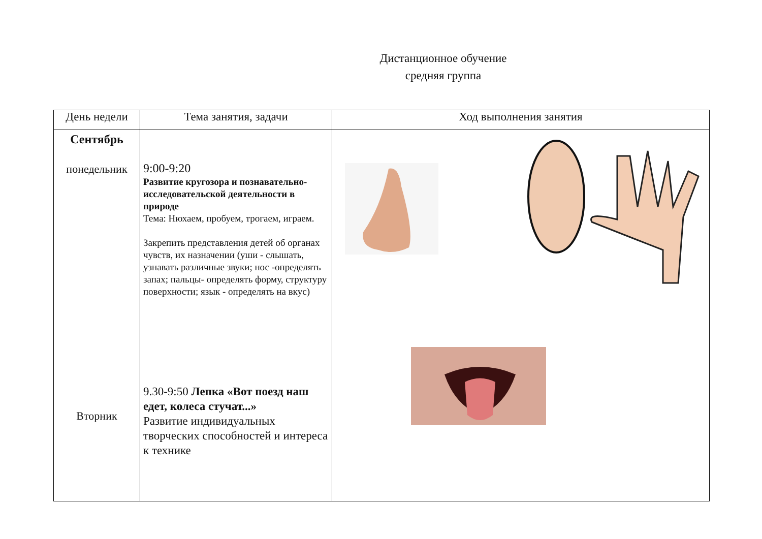Дистанционное обучение
средняя группа
| День недели | Тема занятия, задачи | Ход выполнения занятия |
| --- | --- | --- |
| Сентябрь понедельник Вторник | 9:00-9:20 Развитие кругозора и познавательно-исследовательской деятельности в природе Тема: Нюхаем, пробуем, трогаем, играем. Закрепить представления детей об органах чувств, их назначении (уши - слышать, узнавать различные звуки; нос -определять запах; пальцы- определять форму, структуру поверхности; язык - определять на вкус) 9.30-9:50 Лепка «Вот поезд наш едет, колеса стучат...» Развитие индивидуальных творческих способностей и интереса к технике | |